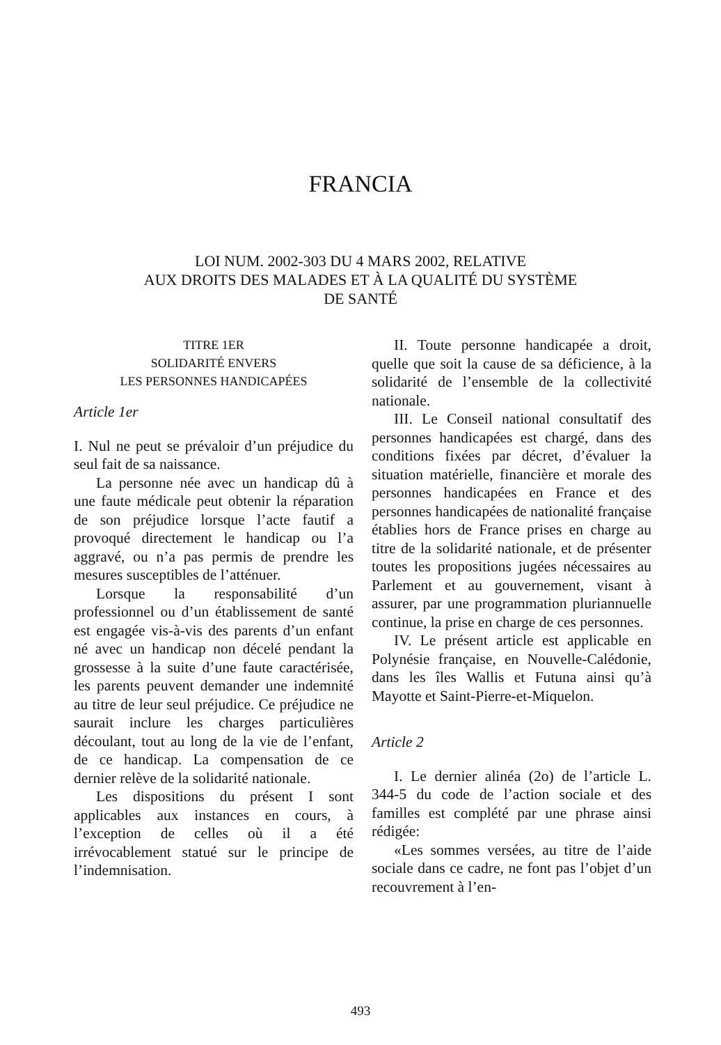FRANCIA
LOI NUM. 2002-303 DU 4 MARS 2002, RELATIVE
AUX DROITS DES MALADES ET À LA QUALITÉ DU SYSTÈME
DE SANTÉ
TITRE 1ER
SOLIDARITÉ ENVERS
LES PERSONNES HANDICAPÉES
Article 1er
I. Nul ne peut se prévaloir d’un préjudice du seul fait de sa naissance.
La personne née avec un handicap dû à une faute médicale peut obtenir la réparation de son préjudice lorsque l’acte fautif a provoqué directement le handicap ou l’a aggravé, ou n’a pas permis de prendre les mesures susceptibles de l’atténuer.
Lorsque la responsabilité d’un professionnel ou d’un établissement de santé est engagée vis-à-vis des parents d’un enfant né avec un handicap non décelé pendant la grossesse à la suite d’une faute caractérisée, les parents peuvent demander une indemnité au titre de leur seul préjudice. Ce préjudice ne saurait inclure les charges particulières découlant, tout au long de la vie de l’enfant, de ce handicap. La compensation de ce dernier relève de la solidarité nationale.
Les dispositions du présent I sont applicables aux instances en cours, à l’exception de celles où il a été irrévocablement statué sur le principe de l’indemnisation.
II. Toute personne handicapée a droit, quelle que soit la cause de sa déficience, à la solidarité de l’ensemble de la collectivité nationale.
III. Le Conseil national consultatif des personnes handicapées est chargé, dans des conditions fixées par décret, d’évaluer la situation matérielle, financière et morale des personnes handicapées en France et des personnes handicapées de nationalité française établies hors de France prises en charge au titre de la solidarité nationale, et de présenter toutes les propositions jugées nécessaires au Parlement et au gouvernement, visant à assurer, par une programmation pluriannuelle continue, la prise en charge de ces personnes.
IV. Le présent article est applicable en Polynésie française, en Nouvelle-Calédonie, dans les îles Wallis et Futuna ainsi qu’à Mayotte et Saint-Pierre-et-Miquelon.
Article 2
I. Le dernier alinéa (2o) de l’article L. 344-5 du code de l’action sociale et des familles est complété par une phrase ainsi rédigée:
«Les sommes versées, au titre de l’aide sociale dans ce cadre, ne font pas l’objet d’un recouvrement à l’en-
493